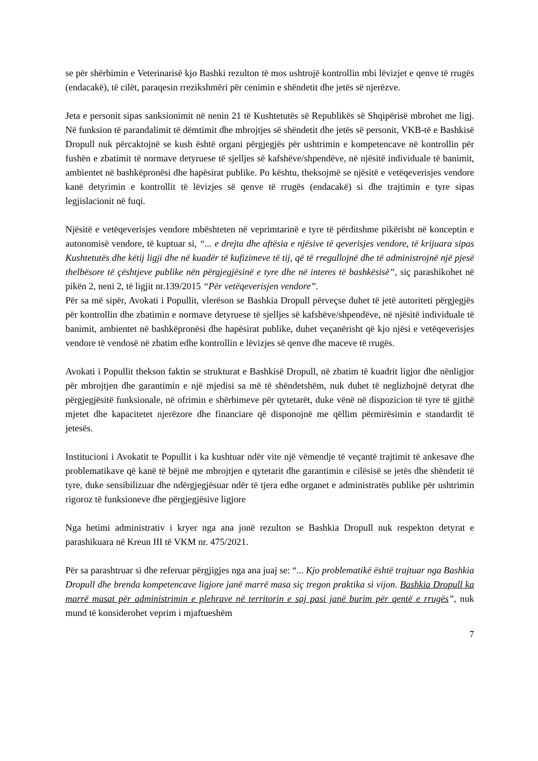se për shërbimin e Veterinarisë kjo Bashki rezulton të mos ushtrojë kontrollin mbi lëvizjet e qenve të rrugës (endacakë), të cilët, paraqesin rrezikshmëri për cenimin e shëndetit dhe jetës së njerëzve.
Jeta e personit sipas sanksionimit në nenin 21 të Kushtetutës së Republikës së Shqipërisë mbrohet me ligj. Në funksion të parandalimit të dëmtimit dhe mbrojtjes së shëndetit dhe jetës së personit, VKB-të e Bashkisë Dropull nuk përcaktojnë se kush është organi përgjegjës për ushtrimin e kompetencave në kontrollin për fushën e zbatimit të normave detyruese të sjelljes së kafshëve/shpendëve, në njësitë individuale të banimit, ambientet në bashkëpronësi dhe hapësirat publike. Po kështu, theksojmë se njësitë e vetëqeverisjes vendore kanë detyrimin e kontrollit të lëvizjes së qenve të rrugës (endacakë) si dhe trajtimin e tyre sipas legjislacionit në fuqi.
Njësitë e vetëqeverisjes vendore mbështeten në veprimtarinë e tyre të përditshme pikërisht në konceptin e autonomisë vendore, të kuptuar si, “... e drejta dhe aftësia e njësive të qeverisjes vendore, të krijuara sipas Kushtetutës dhe këtij ligji dhe në kuadër të kufizimeve të tij, që të rregullojnë dhe të administrojnë një pjesë thelbësore të çështjeve publike nën përgjegjësinë e tyre dhe në interes të bashkësisë”, siç parashikohet në pikën 2, neni 2, të ligjit nr.139/2015 “Për vetëqeverisjen vendore”.
Për sa më sipër, Avokati i Popullit, vlerëson se Bashkia Dropull përveçse duhet të jetë autoriteti përgjegjës për kontrollin dhe zbatimin e normave detyruese të sjelljes së kafshëve/shpendëve, në njësitë individuale të banimit, ambientet në bashkëpronësi dhe hapësirat publike, duhet veçanërisht që kjo njësi e vetëqeverisjes vendore të vendosë në zbatim edhe kontrollin e lëvizjes së qenve dhe maceve të rrugës.
Avokati i Popullit thekson faktin se strukturat e Bashkisë Dropull, në zbatim të kuadrit ligjor dhe nënligjor për mbrojtjen dhe garantimin e një mjedisi sa më të shëndetshëm, nuk duhet të neglizhojnë detyrat dhe përgjegjësitë funksionale, në ofrimin e shërbimeve për qytetarët, duke vënë në dispozicion të tyre të gjithë mjetet dhe kapacitetet njerëzore dhe financiare që disponojnë me qëllim përmirësimin e standardit të jetesës.
Institucioni i Avokatit te Popullit i ka kushtuar ndër vite një vëmendje të veçantë trajtimit të ankesave dhe problematikave që kanë të bëjnë me mbrojtjen e qytetarit dhe garantimin e cilësisë se jetës dhe shëndetit të tyre, duke sensibilizuar dhe ndërgjegjësuar ndër të tjera edhe organet e administratës publike për ushtrimin rigoroz të funksioneve dhe përgjegjësive ligjore
Nga hetimi administrativ i kryer nga ana jonë rezulton se Bashkia Dropull nuk respekton detyrat e parashikuara në Kreun III të VKM nr. 475/2021.
Për sa parashtruar si dhe referuar përgjigjes nga ana juaj se: “... Kjo problematikë është trajtuar nga Bashkia Dropull dhe brenda kompetencave ligjore janë marrë masa siç tregon praktika si vijon. Bashkia Dropull ka marrë masat për administrimin e plehrave në territorin e saj pasi janë burim për qentë e rrugës”, nuk mund të konsiderohet veprim i mjaftueshëm
7